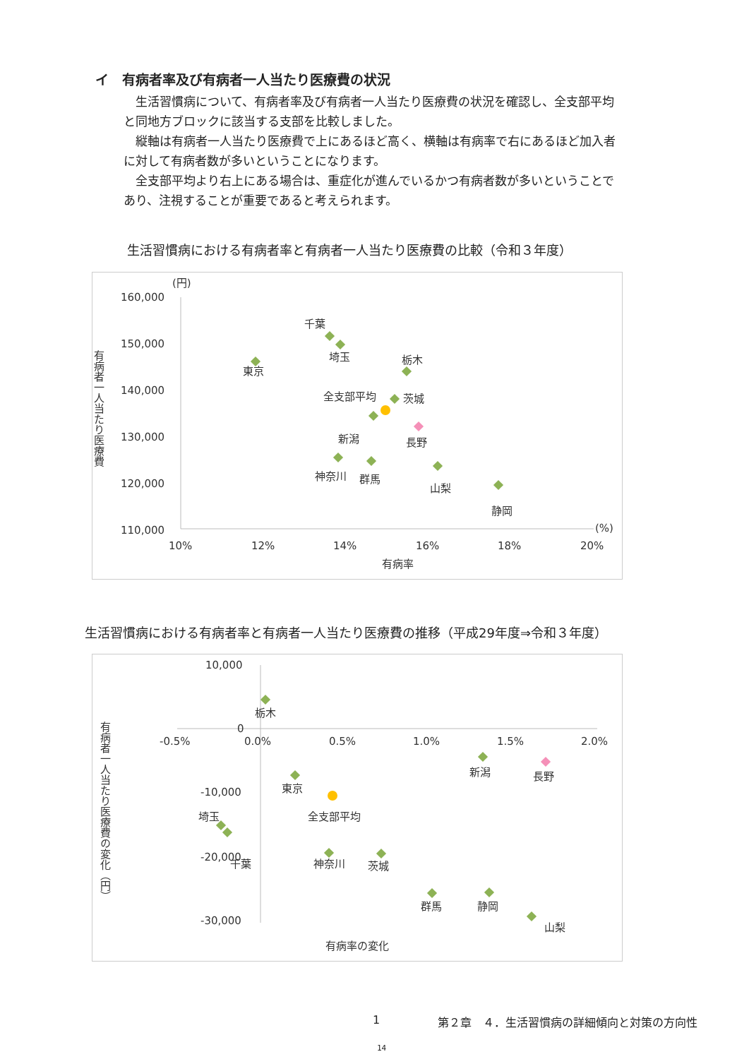イ　有病者率及び有病者一人当たり医療費の状況
生活習慣病について、有病者率及び有病者一人当たり医療費の状況を確認し、全支部平均と同地方ブロックに該当する支部を比較しました。
縦軸は有病者一人当たり医療費で上にあるほど高く、横軸は有病率で右にあるほど加入者に対して有病者数が多いということになります。
全支部平均より右上にある場合は、重症化が進んでいるかつ有病者数が多いということであり、注視することが重要であると考えられます。
生活習慣病における有病者率と有病者一人当たり医療費の比較（令和３年度）
(円)
160,000
150,000
140,000
130,000
120,000
110,000
(%)
10%
12%
14%
16%
18%
20%
有病率
有病者一人当たり医療費
千葉
埼玉
東京
栃木
全支部平均
茨城
新潟
長野
神奈川
群馬
山梨
静岡
生活習慣病における有病者率と有病者一人当たり医療費の推移（平成29年度⇒令和３年度）
10,000
0
-10,000
-20,000
-30,000
-0.5%
0.0%
0.5%
1.0%
1.5%
2.0%
有病率の変化
有病者一人当たり医療費の変化（円）
栃木
東京
全支部平均
埼玉
千葉
神奈川
茨城
群馬
静岡
山梨
新潟
長野
1
第２章　４．生活習慣病の詳細傾向と対策の方向性
14